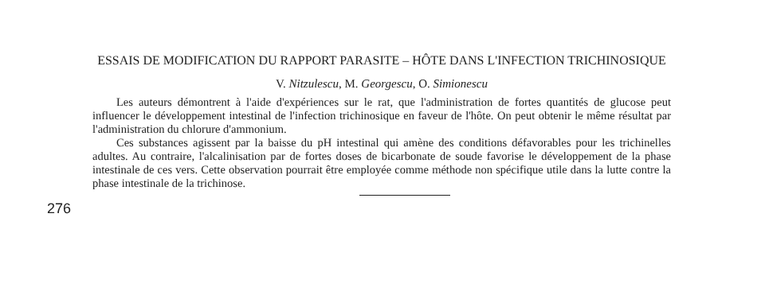ESSAIS DE MODIFICATION DU RAPPORT PARASITE – HÔTE DANS L'INFECTION TRICHINOSIQUE
V. Nitzulescu, M. Georgescu, O. Simionescu
Les auteurs démontrent à l'aide d'expériences sur le rat, que l'administration de fortes quantités de glucose peut influencer le développement intestinal de l'infection trichinosique en faveur de l'hôte. On peut obtenir le même résultat par l'administration du chlorure d'ammonium.
Ces substances agissent par la baisse du pH intestinal qui amène des conditions défavorables pour les trichinelles adultes. Au contraire, l'alcalinisation par de fortes doses de bicarbonate de soude favorise le développement de la phase intestinale de ces vers. Cette observation pourrait être employée comme méthode non spécifique utile dans la lutte contre la phase intestinale de la trichinose.
276